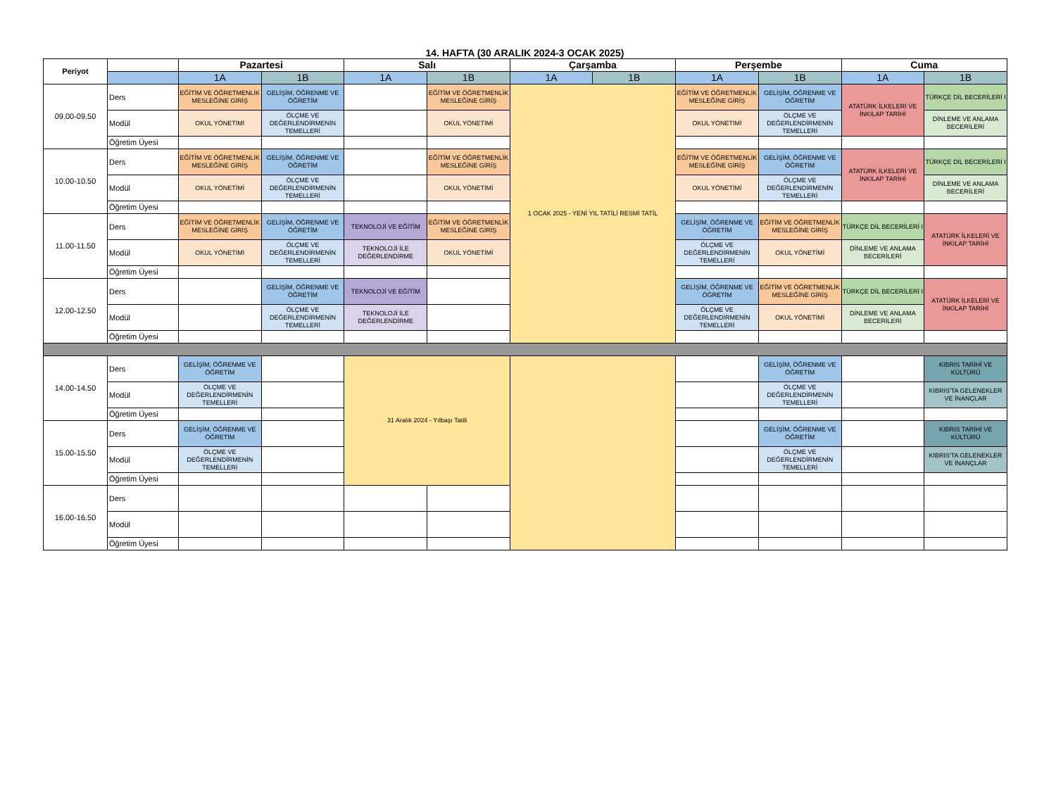14. HAFTA (30 ARALIK 2024-3 OCAK 2025)
| Periyot | | Pazartesi | | Salı | | Çarşamba | | Perşembe | | Cuma | |
| | | 1A | 1B | 1A | 1B | 1A | 1B | 1A | 1B | 1A | 1B |
| 09.00-09.50 | Ders | EĞİTİM VE ÖĞRETMENLİK MESLEĞİNE GİRİŞ | GELİŞİM, ÖĞRENME VE ÖĞRETİM | | EĞİTİM VE ÖĞRETMENLİK MESLEĞİNE GİRİŞ | 1 OCAK 2025 - YENİ YIL TATİLİ RESMİ TATİL | | EĞİTİM VE ÖĞRETMENLİK MESLEĞİNE GİRİŞ | GELİŞİM, ÖĞRENME VE ÖĞRETİM | ATATÜRK İLKELERİ VE İNKILAP TARİHİ | TÜRKÇE DİL BECERİLERİ I |
| | Modül | OKUL YÖNETİMİ | ÖLÇME VE DEĞERLENDİRMENİN TEMELLERİ | | OKUL YÖNETİMİ | | | OKUL YÖNETİMİ | ÖLÇME VE DEĞERLENDİRMENİN TEMELLERİ | | DİNLEME VE ANLAMA BECERİLERİ |
| | Öğretim Üyesi | | | | | | | | | | |
| 10.00-10.50 | Ders | EĞİTİM VE ÖĞRETMENLİK MESLEĞİNE GİRİŞ | GELİŞİM, ÖĞRENME VE ÖĞRETİM | | EĞİTİM VE ÖĞRETMENLİK MESLEĞİNE GİRİŞ | | | EĞİTİM VE ÖĞRETMENLİK MESLEĞİNE GİRİŞ | GELİŞİM, ÖĞRENME VE ÖĞRETİM | ATATÜRK İLKELERİ VE İNKILAP TARİHİ | TÜRKÇE DİL BECERİLERİ I |
| | Modül | OKUL YÖNETİMİ | ÖLÇME VE DEĞERLENDİRMENİN TEMELLERİ | | OKUL YÖNETİMİ | | | OKUL YÖNETİMİ | ÖLÇME VE DEĞERLENDİRMENİN TEMELLERİ | | DİNLEME VE ANLAMA BECERİLERİ |
| | Öğretim Üyesi | | | | | | | | | | |
| 11.00-11.50 | Ders | EĞİTİM VE ÖĞRETMENLİK MESLEĞİNE GİRİŞ | GELİŞİM, ÖĞRENME VE ÖĞRETİM | TEKNOLOJİ VE EĞİTİM | EĞİTİM VE ÖĞRETMENLİK MESLEĞİNE GİRİŞ | | | GELİŞİM, ÖĞRENME VE ÖĞRETİM | EĞİTİM VE ÖĞRETMENLİK MESLEĞİNE GİRİŞ | TÜRKÇE DİL BECERİLERİ I | ATATÜRK İLKELERİ VE İNKILAP TARİHİ |
| | Modül | OKUL YÖNETİMİ | ÖLÇME VE DEĞERLENDİRMENİN TEMELLERİ | TEKNOLOJİ İLE DEĞERLENDİRME | OKUL YÖNETİMİ | | | ÖLÇME VE DEĞERLENDİRMENİN TEMELLERİ | OKUL YÖNETİMİ | DİNLEME VE ANLAMA BECERİLERİ | |
| | Öğretim Üyesi | | | | | | | | | | |
| 12.00-12.50 | Ders | | GELİŞİM, ÖĞRENME VE ÖĞRETİM | TEKNOLOJİ VE EĞİTİM | | | | GELİŞİM, ÖĞRENME VE ÖĞRETİM | EĞİTİM VE ÖĞRETMENLİK MESLEĞİNE GİRİŞ | TÜRKÇE DİL BECERİLERİ I | ATATÜRK İLKELERİ VE İNKILAP TARİHİ |
| | Modül | | ÖLÇME VE DEĞERLENDİRMENİN TEMELLERİ | TEKNOLOJİ İLE DEĞERLENDİRME | | | | ÖLÇME VE DEĞERLENDİRMENİN TEMELLERİ | OKUL YÖNETİMİ | DİNLEME VE ANLAMA BECERİLERİ | |
| | Öğretim Üyesi | | | | | | | | | | |
| 14.00-14.50 | Ders | GELİŞİM, ÖĞRENME VE ÖĞRETİM | | 31 Aralık 2024 - Yılbaşı Tatili | | | | | GELİŞİM, ÖĞRENME VE ÖĞRETİM | | KIBRIS TARİHİ VE KÜLTÜRÜ |
| | Modül | ÖLÇME VE DEĞERLENDİRMENİN TEMELLERİ | | | | | | | ÖLÇME VE DEĞERLENDİRMENİN TEMELLERİ | | KIBRIS'TA GELENEKLER VE İNANÇLAR |
| | Öğretim Üyesi | | | | | | | | | | |
| 15.00-15.50 | Ders | GELİŞİM, ÖĞRENME VE ÖĞRETİM | | | | | | | GELİŞİM, ÖĞRENME VE ÖĞRETİM | | KIBRIS TARİHİ VE KÜLTÜRÜ |
| | Modül | ÖLÇME VE DEĞERLENDİRMENİN TEMELLERİ | | | | | | | ÖLÇME VE DEĞERLENDİRMENİN TEMELLERİ | | KIBRIS'TA GELENEKLER VE İNANÇLAR |
| | Öğretim Üyesi | | | | | | | | | | |
| 16.00-16.50 | Ders | | | | | | | | | | |
| | Modül | | | | | | | | | | |
| | Öğretim Üyesi | | | | | | | | | | |